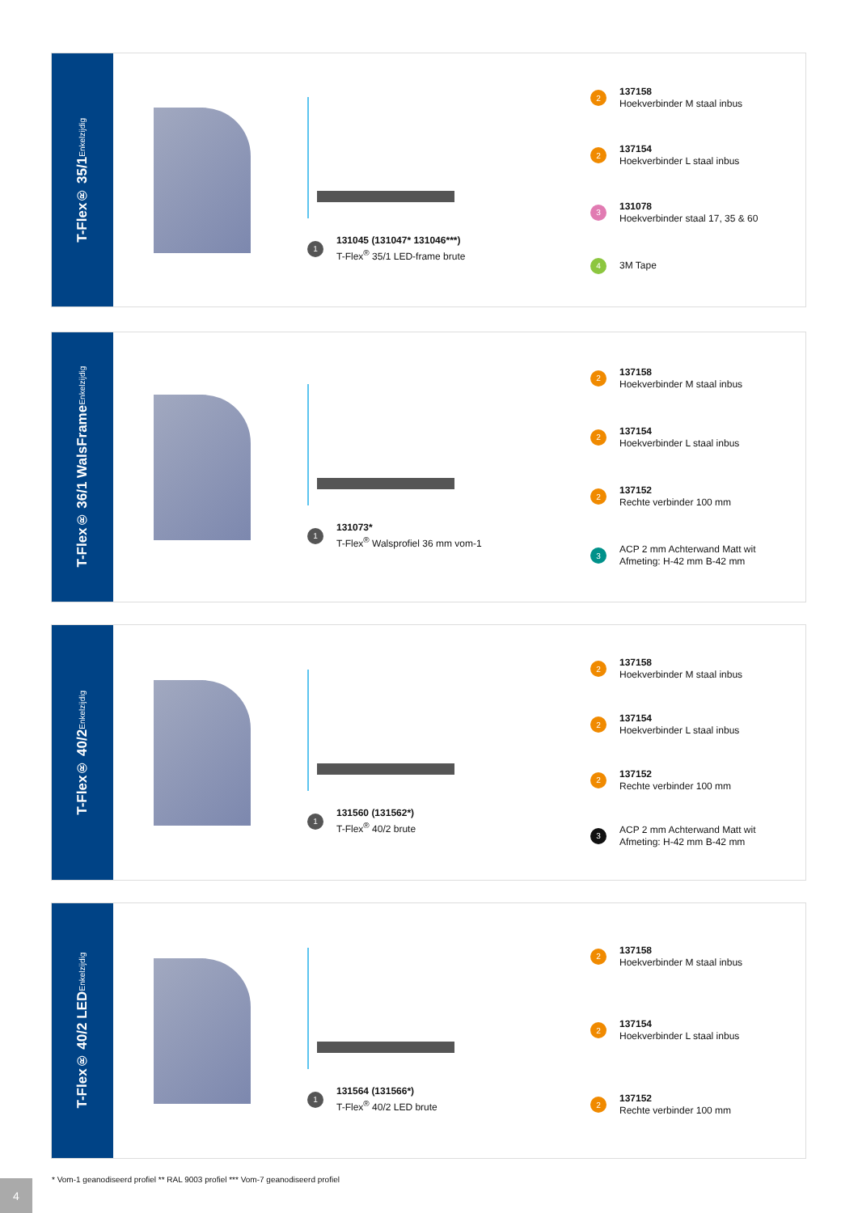T-Flex® 35/1 Enkelzijdig
1
131045 (131047* 131046***)
T-Flex<sup>®</sup> 35/1 LED-frame brute
2
137158
Hoekverbinder M staal inbus
2
137154
Hoekverbinder L staal inbus
3
131078
Hoekverbinder staal 17, 35 & 60
4
3M Tape
T-Flex® 36/1 WalsFrame Enkelzijdig
1
131073*
T-Flex<sup>®</sup> Walsprofiel 36 mm vom-1
2
137158
Hoekverbinder M staal inbus
2
137154
Hoekverbinder L staal inbus
2
137152
Rechte verbinder 100 mm
3
ACP 2 mm Achterwand Matt wit
Afmeting: H-42 mm B-42 mm
T-Flex® 40/2 Enkelzijdig
1
131560 (131562*)
T-Flex<sup>®</sup> 40/2 brute
2
137158
Hoekverbinder M staal inbus
2
137154
Hoekverbinder L staal inbus
2
137152
Rechte verbinder 100 mm
3
ACP 2 mm Achterwand Matt wit
Afmeting: H-42 mm B-42 mm
T-Flex® 40/2 LED Enkelzijdig
1
131564 (131566*)
T-Flex<sup>®</sup> 40/2 LED brute
2
137158
Hoekverbinder M staal inbus
2
137154
Hoekverbinder L staal inbus
2
137152
Rechte verbinder 100 mm
* Vom-1 geanodiseerd profiel ** RAL 9003 profiel *** Vom-7 geanodiseerd profiel
4